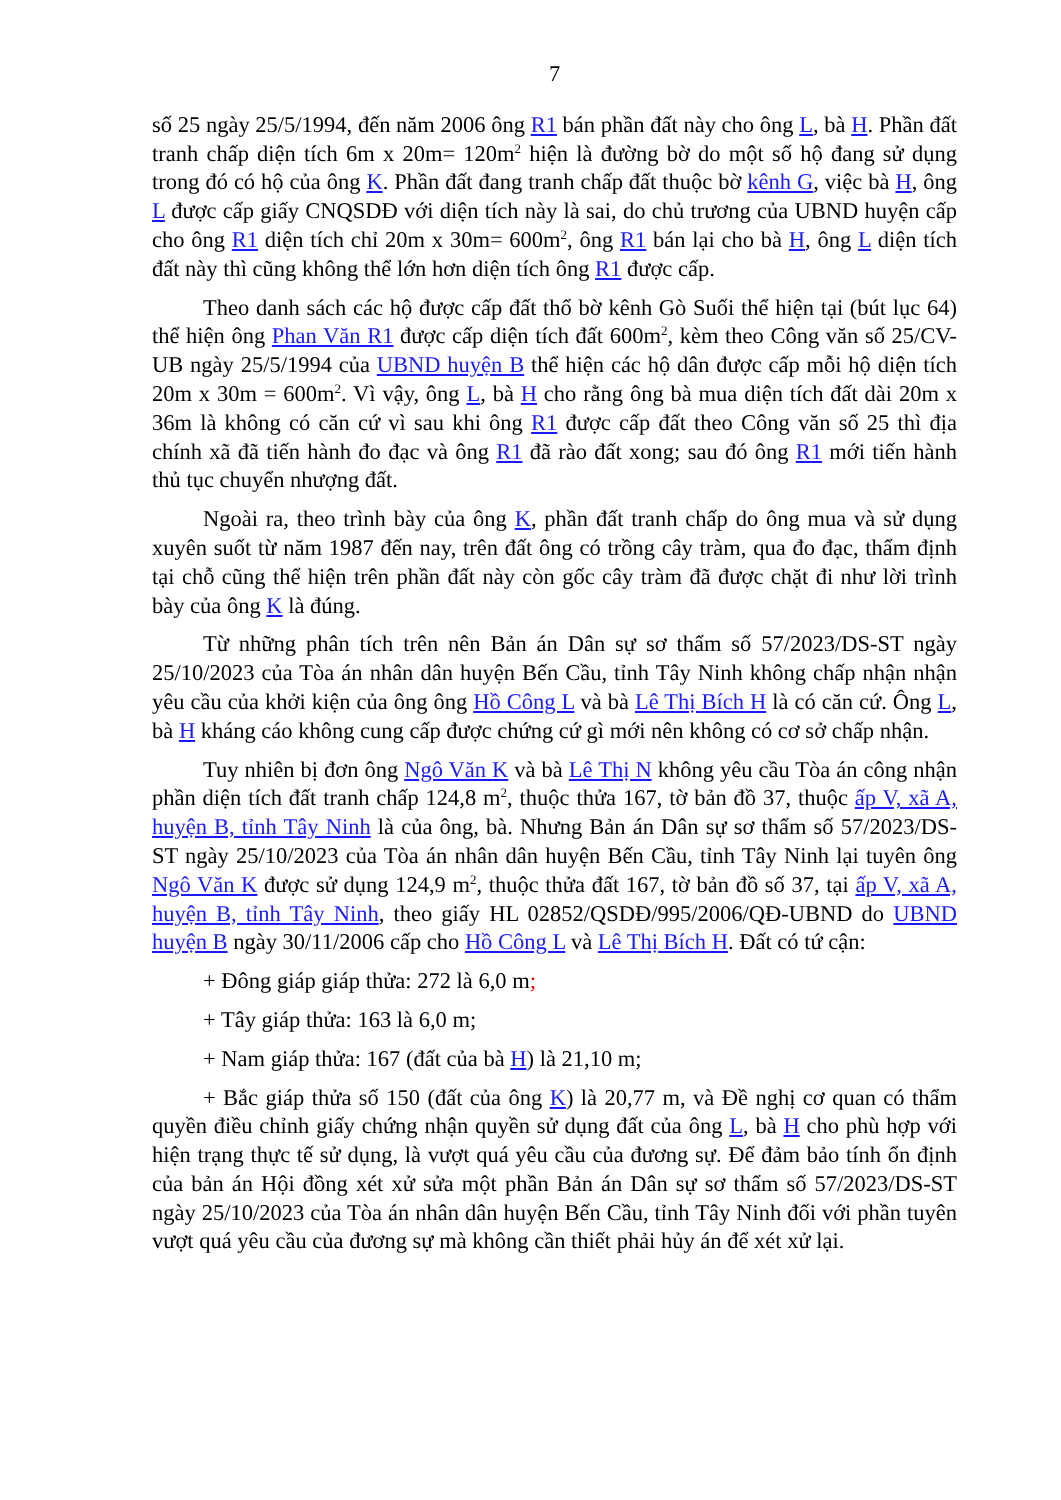7
số 25 ngày 25/5/1994, đến năm 2006 ông R1 bán phần đất này cho ông L, bà H. Phần đất tranh chấp diện tích 6m x 20m= 120m<sup>2</sup> hiện là đường bờ do một số hộ đang sử dụng trong đó có hộ của ông K. Phần đất đang tranh chấp đất thuộc bờ kênh G, việc bà H, ông L được cấp giấy CNQSDĐ với diện tích này là sai, do chủ trương của UBND huyện cấp cho ông R1 diện tích chỉ 20m x 30m= 600m<sup>2</sup>, ông R1 bán lại cho bà H, ông L diện tích đất này thì cũng không thể lớn hơn diện tích ông R1 được cấp.
Theo danh sách các hộ được cấp đất thổ bờ kênh Gò Suối thể hiện tại (bút lục 64) thể hiện ông Phan Văn R1 được cấp diện tích đất 600m<sup>2</sup>, kèm theo Công văn số 25/CV-UB ngày 25/5/1994 của UBND huyện B thể hiện các hộ dân được cấp mỗi hộ diện tích 20m x 30m = 600m<sup>2</sup>. Vì vậy, ông L, bà H cho rằng ông bà mua diện tích đất dài 20m x 36m là không có căn cứ vì sau khi ông R1 được cấp đất theo Công văn số 25 thì địa chính xã đã tiến hành đo đạc và ông R1 đã rào đất xong; sau đó ông R1 mới tiến hành thủ tục chuyển nhượng đất.
Ngoài ra, theo trình bày của ông K, phần đất tranh chấp do ông mua và sử dụng xuyên suốt từ năm 1987 đến nay, trên đất ông có trồng cây tràm, qua đo đạc, thẩm định tại chỗ cũng thể hiện trên phần đất này còn gốc cây tràm đã được chặt đi như lời trình bày của ông K là đúng.
Từ những phân tích trên nên Bản án Dân sự sơ thẩm số 57/2023/DS-ST ngày 25/10/2023 của Tòa án nhân dân huyện Bến Cầu, tỉnh Tây Ninh không chấp nhận nhận yêu cầu của khởi kiện của ông ông Hồ Công L và bà Lê Thị Bích H là có căn cứ. Ông L, bà H kháng cáo không cung cấp được chứng cứ gì mới nên không có cơ sở chấp nhận.
Tuy nhiên bị đơn ông Ngô Văn K và bà Lê Thị N không yêu cầu Tòa án công nhận phần diện tích đất tranh chấp 124,8 m<sup>2</sup>, thuộc thửa 167, tờ bản đồ 37, thuộc ấp V, xã A, huyện B, tỉnh Tây Ninh là của ông, bà. Nhưng Bản án Dân sự sơ thẩm số 57/2023/DS-ST ngày 25/10/2023 của Tòa án nhân dân huyện Bến Cầu, tỉnh Tây Ninh lại tuyên ông Ngô Văn K được sử dụng 124,9 m<sup>2</sup>, thuộc thửa đất 167, tờ bản đồ số 37, tại ấp V, xã A, huyện B, tỉnh Tây Ninh, theo giấy HL 02852/QSDĐ/995/2006/QĐ-UBND do UBND huyện B ngày 30/11/2006 cấp cho Hồ Công L và Lê Thị Bích H. Đất có tứ cận:
+ Đông giáp giáp thửa: 272 là 6,0 m;
+ Tây giáp thửa: 163 là 6,0 m;
+ Nam giáp thửa: 167 (đất của bà H) là 21,10 m;
+ Bắc giáp thửa số 150 (đất của ông K) là 20,77 m, và Đề nghị cơ quan có thẩm quyền điều chỉnh giấy chứng nhận quyền sử dụng đất của ông L, bà H cho phù hợp với hiện trạng thực tế sử dụng, là vượt quá yêu cầu của đương sự. Để đảm bảo tính ổn định của bản án Hội đồng xét xử sửa một phần Bản án Dân sự sơ thẩm số 57/2023/DS-ST ngày 25/10/2023 của Tòa án nhân dân huyện Bến Cầu, tỉnh Tây Ninh đối với phần tuyên vượt quá yêu cầu của đương sự mà không cần thiết phải hủy án để xét xử lại.